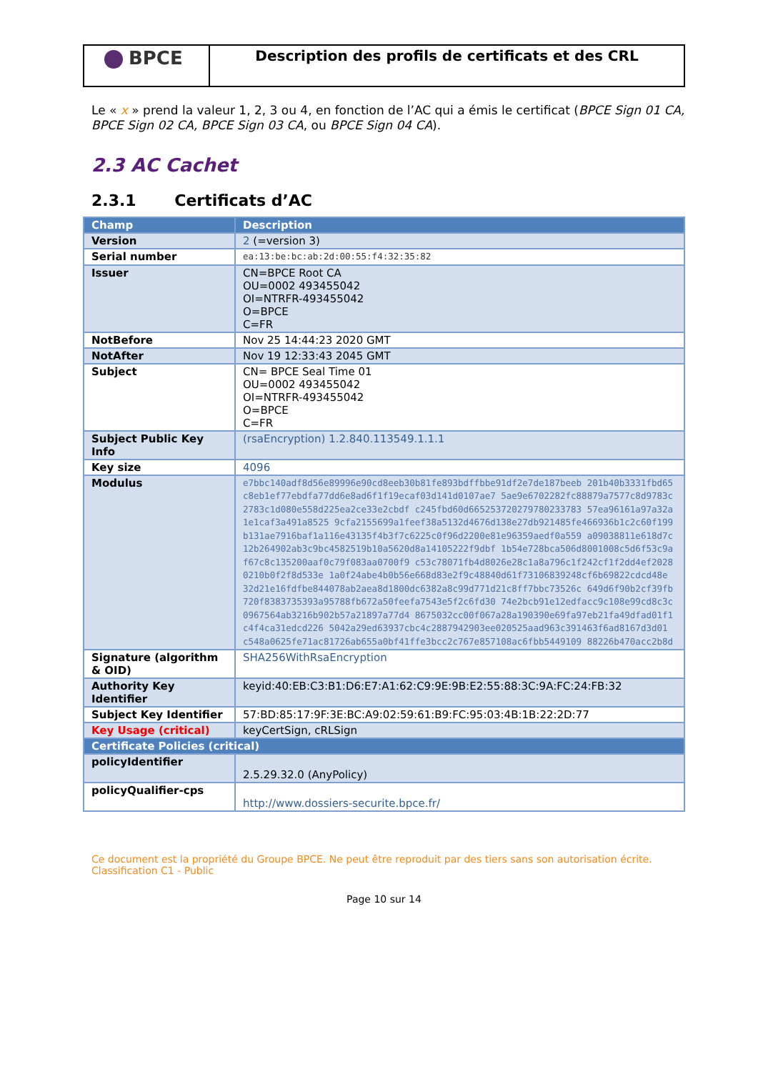BPCE
Description des profils de certificats et des CRL
Le « x » prend la valeur 1, 2, 3 ou 4, en fonction de l’AC qui a émis le certificat (BPCE Sign 01 CA, BPCE Sign 02 CA, BPCE Sign 03 CA, ou BPCE Sign 04 CA).
2.3 AC Cachet
2.3.1 Certificats d’AC
| Champ | Description |
| --- | --- |
| Version | 2 (=version 3) |
| Serial number | ea:13:be:bc:ab:2d:00:55:f4:32:35:82 |
| Issuer | CN=BPCE Root CA OU=0002 493455042 OI=NTRFR-493455042 O=BPCE C=FR |
| NotBefore | Nov 25 14:44:23 2020 GMT |
| NotAfter | Nov 19 12:33:43 2045 GMT |
| Subject | CN= BPCE Seal Time 01 OU=0002 493455042 OI=NTRFR-493455042 O=BPCE C=FR |
| Subject Public Key Info | (rsaEncryption) 1.2.840.113549.1.1.1 |
| Key size | 4096 |
| Modulus | e7bbc140adf8d56e89996e90cd8eeb30b81fe893bdffbbe91df2e7de187beeb 201b40b3331fbd65c8eb1ef77ebdfa77dd6e8ad6f1f19ecaf03d141d0107ae7 5ae9e6702282fc88879a7577c8d9783c2783c1d080e558d225ea2ce33e2cbdf c245fbd60d665253720279780233783 57ea96161a97a32a1e1caf3a491a8525 9cfa2155699a1feef38a5132d4676d138e27db921485fe466936b1c2c60f199 b131ae7916baf1a116e43135f4b3f7c6225c0f96d2200e81e96359aedf0a559 a09038811e618d7c12b264902ab3c9bc4582519b10a5620d8a14105222f9dbf 1b54e728bca506d8001008c5d6f53c9af67c8c135200aaf0c79f083aa0700f9 c53c78071fb4d8026e28c1a8a796c1f242cf1f2dd4ef20280210b0f2f8d533e 1a0f24abe4b0b56e668d83e2f9c48840d61f73106839248cf6b69822cdcd48e 32d21e16fdfbe844078ab2aea8d1800dc6382a8c99d771d21c8ff7bbc73526c 649d6f90b2cf39fb720f8383735393a95788fb672a50feefa7543e5f2c6fd30 74e2bcb91e12edfacc9c108e99cd8c3c0967564ab3216b902b57a21897a77d4 8675032cc00f067a28a190390e69fa97eb21fa49dfad01f1c4f4ca31edcd226 5042a29ed63937cbc4c2887942903ee020525aad963c391463f6ad8167d3d01 c548a0625fe71ac81726ab655a0bf41ffe3bcc2c767e857108ac6fbb5449109 88226b470acc2b8d |
| Signature (algorithm & OID) | SHA256WithRsaEncryption |
| Authority Key Identifier | keyid:40:EB:C3:B1:D6:E7:A1:62:C9:9E:9B:E2:55:88:3C:9A:FC:24:FB:32 |
| Subject Key Identifier | 57:BD:85:17:9F:3E:BC:A9:02:59:61:B9:FC:95:03:4B:1B:22:2D:77 |
| Key Usage (critical) | keyCertSign, cRLSign |
| Certificate Policies (critical) | |
| policyIdentifier | 2.5.29.32.0 (AnyPolicy) |
| policyQualifier-cps | http://www.dossiers-securite.bpce.fr/ |
Ce document est la propriété du Groupe BPCE. Ne peut être reproduit par des tiers sans son autorisation écrite.
Classification C1 - Public
Page 10 sur 14